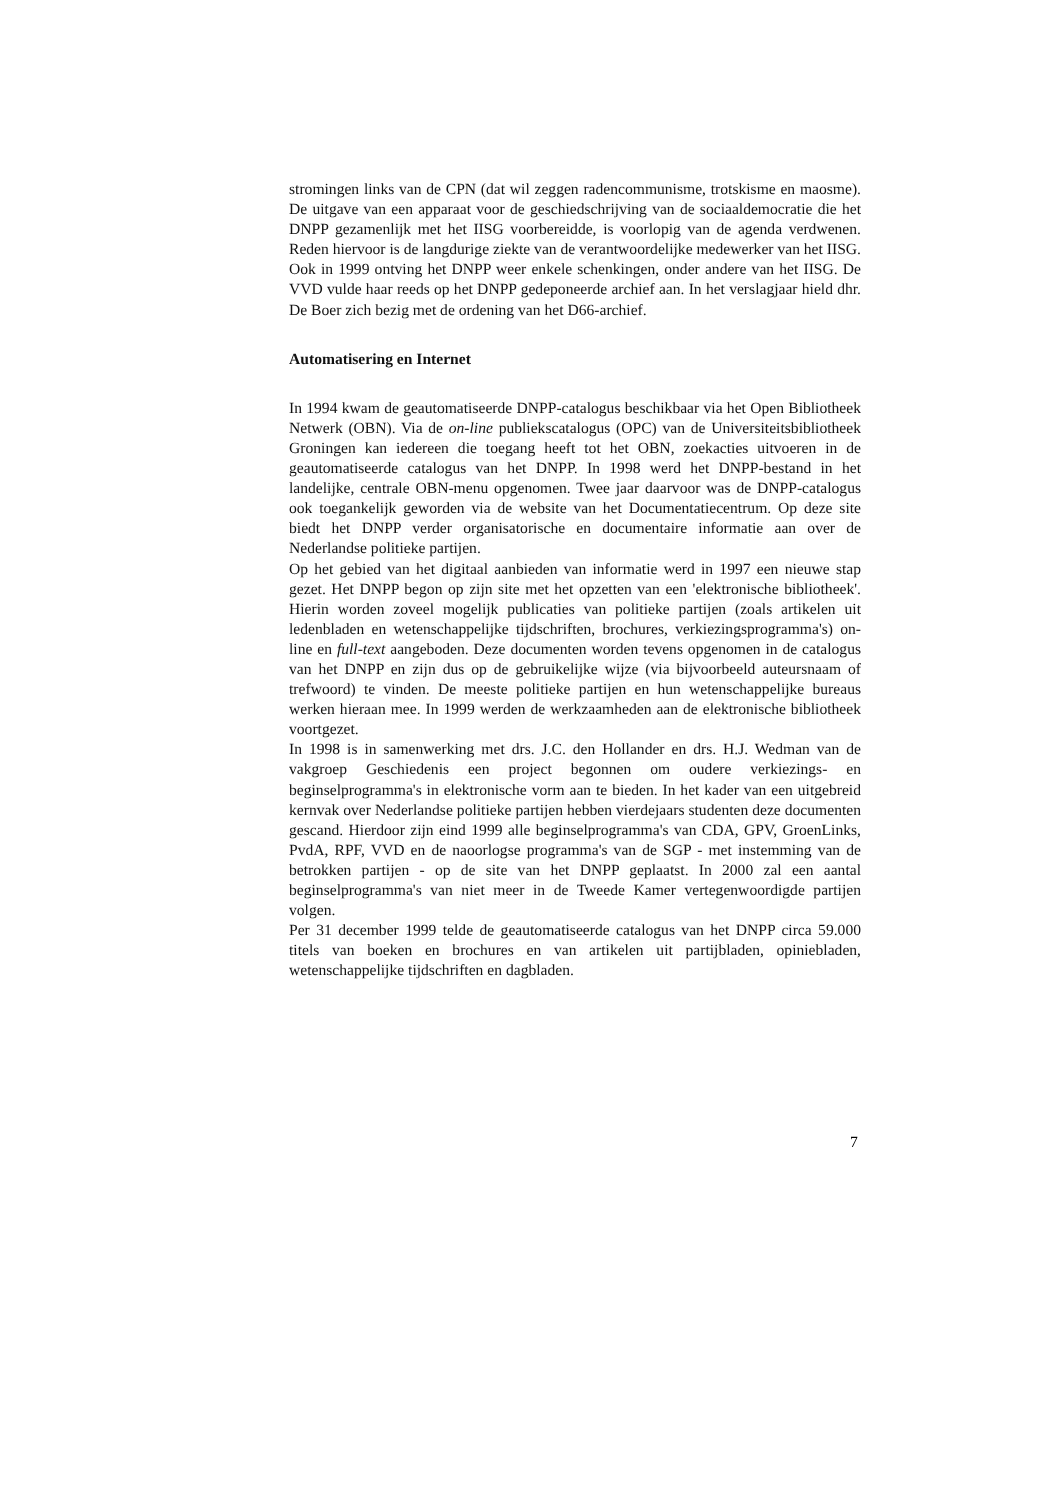stromingen links van de CPN (dat wil zeggen radencommunisme, trotskisme en maosme). De uitgave van een apparaat voor de geschiedschrijving van de sociaaldemocratie die het DNPP gezamenlijk met het IISG voorbereidde, is voorlopig van de agenda verdwenen. Reden hiervoor is de langdurige ziekte van de verantwoordelijke medewerker van het IISG.
Ook in 1999 ontving het DNPP weer enkele schenkingen, onder andere van het IISG. De VVD vulde haar reeds op het DNPP gedeponeerde archief aan. In het verslagjaar hield dhr. De Boer zich bezig met de ordening van het D66-archief.
Automatisering en Internet
In 1994 kwam de geautomatiseerde DNPP-catalogus beschikbaar via het Open Bibliotheek Netwerk (OBN). Via de on-line publiekscatalogus (OPC) van de Universiteitsbibliotheek Groningen kan iedereen die toegang heeft tot het OBN, zoekacties uitvoeren in de geautomatiseerde catalogus van het DNPP. In 1998 werd het DNPP-bestand in het landelijke, centrale OBN-menu opgenomen. Twee jaar daarvoor was de DNPP-catalogus ook toegankelijk geworden via de website van het Documentatiecentrum. Op deze site biedt het DNPP verder organisatorische en documentaire informatie aan over de Nederlandse politieke partijen.
Op het gebied van het digitaal aanbieden van informatie werd in 1997 een nieuwe stap gezet. Het DNPP begon op zijn site met het opzetten van een 'elektronische bibliotheek'. Hierin worden zoveel mogelijk publicaties van politieke partijen (zoals artikelen uit ledenbladen en wetenschappelijke tijdschriften, brochures, verkiezingsprogramma's) on-line en full-text aangeboden. Deze documenten worden tevens opgenomen in de catalogus van het DNPP en zijn dus op de gebruikelijke wijze (via bijvoorbeeld auteursnaam of trefwoord) te vinden. De meeste politieke partijen en hun wetenschappelijke bureaus werken hieraan mee. In 1999 werden de werkzaamheden aan de elektronische bibliotheek voortgezet.
In 1998 is in samenwerking met drs. J.C. den Hollander en drs. H.J. Wedman van de vakgroep Geschiedenis een project begonnen om oudere verkiezings- en beginselprogramma's in elektronische vorm aan te bieden. In het kader van een uitgebreid kernvak over Nederlandse politieke partijen hebben vierdejaars studenten deze documenten gescand. Hierdoor zijn eind 1999 alle beginselprogramma's van CDA, GPV, GroenLinks, PvdA, RPF, VVD en de naoorlogse programma's van de SGP - met instemming van de betrokken partijen - op de site van het DNPP geplaatst. In 2000 zal een aantal beginselprogramma's van niet meer in de Tweede Kamer vertegenwoordigde partijen volgen.
Per 31 december 1999 telde de geautomatiseerde catalogus van het DNPP circa 59.000 titels van boeken en brochures en van artikelen uit partijbladen, opiniebladen, wetenschappelijke tijdschriften en dagbladen.
7